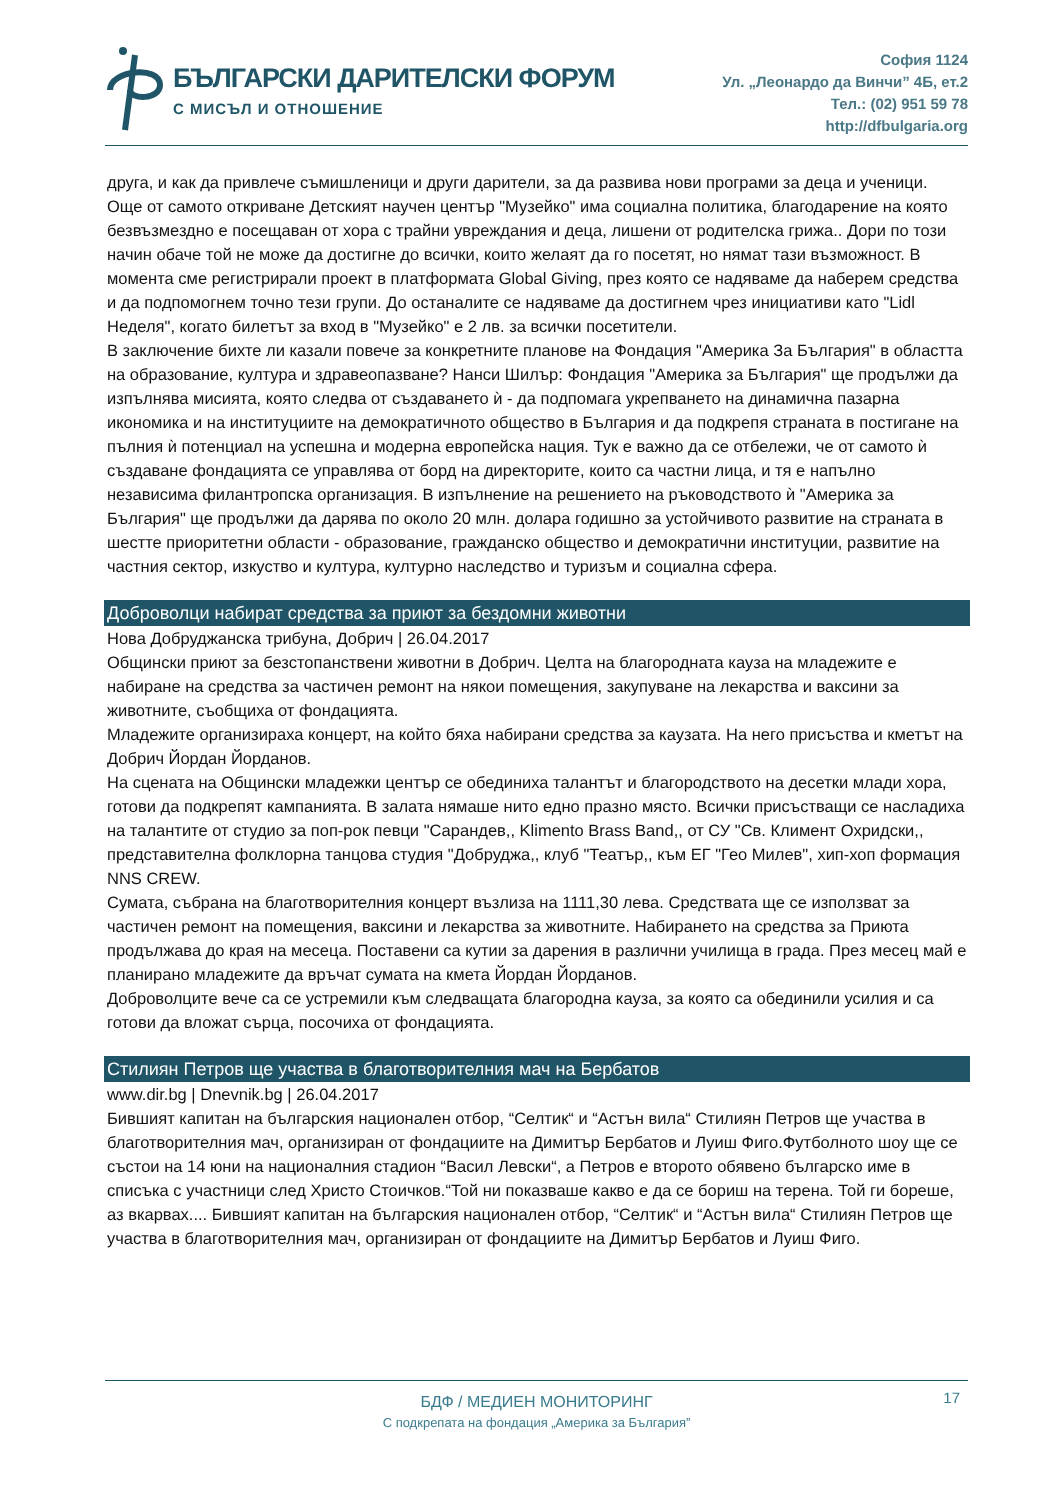БЪЛГАРСКИ ДАРИТЕЛСКИ ФОРУМ
С МИСЪЛ И ОТНОШЕНИЕ
София 1124
Ул. „Леонардо да Винчи” 4Б, ет.2
Тел.: (02) 951 59 78
http://dfbulgaria.org
друга, и как да привлече съмишленици и други дарители, за да развива нови програми за деца и ученици. Още от самото откриване Детският научен център "Музейко" има социална политика, благодарение на която безвъзмездно е посещаван от хора с трайни увреждания и деца, лишени от родителска грижа.. Дори по този начин обаче той не може да достигне до всички, които желаят да го посетят, но нямат тази възможност. В момента сме регистрирали проект в платформата Global Giving, през която се надяваме да наберем средства и да подпомогнем точно тези групи. До останалите се надяваме да достигнем чрез инициативи като "Lidl Неделя", когато билетът за вход в "Музейко" е 2 лв. за всички посетители.
В заключение бихте ли казали повече за конкретните планове на Фондация "Америка За България" в областта на образование, култура и здравеопазване? Нанси Шилър: Фондация "Америка за България" ще продължи да изпълнява мисията, която следва от създаването ѝ - да подпомага укрепването на динамична пазарна икономика и на институциите на демократичното общество в България и да подкрепя страната в постигане на пълния ѝ потенциал на успешна и модерна европейска нация. Тук е важно да се отбележи, че от самото ѝ създаване фондацията се управлява от борд на директорите, които са частни лица, и тя е напълно независима филантропска организация. В изпълнение на решението на ръководството ѝ "Америка за България" ще продължи да дарява по около 20 млн. долара годишно за устойчивото развитие на страната в шестте приоритетни области - образование, гражданско общество и демократични институции, развитие на частния сектор, изкуство и култура, културно наследство и туризъм и социална сфера.
Доброволци набират средства за приют за бездомни животни
Нова Добруджанска трибуна, Добрич | 26.04.2017
Общински приют за безстопанствени животни в Добрич. Целта на благородната кауза на младежите е набиране на средства за частичен ремонт на някои помещения, закупуване на лекарства и ваксини за животните, съобщиха от фондацията.
Младежите организираха концерт, на който бяха набирани средства за каузата. На него присъства и кметът на Добрич Йордан Йорданов.
На сцената на Общински младежки център се обединиха талантът и благородството на десетки млади хора, готови да подкрепят кампанията. В залата нямаше нито едно празно място. Всички присъстващи се насладиха на талантите от студио за поп-рок певци "Сарандев,, Klimento Brass Band,, от СУ "Св. Климент Охридски,, представителна фолклорна танцова студия "Добруджа,, клуб "Театър,, към ЕГ "Гео Милев", хип-хоп формация NNS CREW.
Сумата, събрана на благотворителния концерт възлиза на 1111,30 лева. Средствата ще се използват за частичен ремонт на помещения, ваксини и лекарства за животните. Набирането на средства за Приюта продължава до края на месеца. Поставени са кутии за дарения в различни училища в града. През месец май е планирано младежите да връчат сумата на кмета Йордан Йорданов.
Доброволците вече са се устремили към следващата благородна кауза, за която са обединили усилия и са готови да вложат сърца, посочиха от фондацията.
Стилиян Петров ще участва в благотворителния мач на Бербатов
www.dir.bg | Dnevnik.bg | 26.04.2017
Бившият капитан на българския национален отбор, “Селтик“ и “Астън вила“ Стилиян Петров ще участва в благотворителния мач, организиран от фондациите на Димитър Бербатов и Луиш Фиго.Футболното шоу ще се състои на 14 юни на националния стадион “Васил Левски“, а Петров е второто обявено българско име в списъка с участници след Христо Стоичков.“Той ни показваше какво е да се бориш на терена. Той ги бореше, аз вкарвах.... Бившият капитан на българския национален отбор, “Селтик“ и “Астън вила“ Стилиян Петров ще участва в благотворителния мач, организиран от фондациите на Димитър Бербатов и Луиш Фиго.
17
БДФ / МЕДИЕН МОНИТОРИНГ
С подкрепата на фондация „Америка за България”